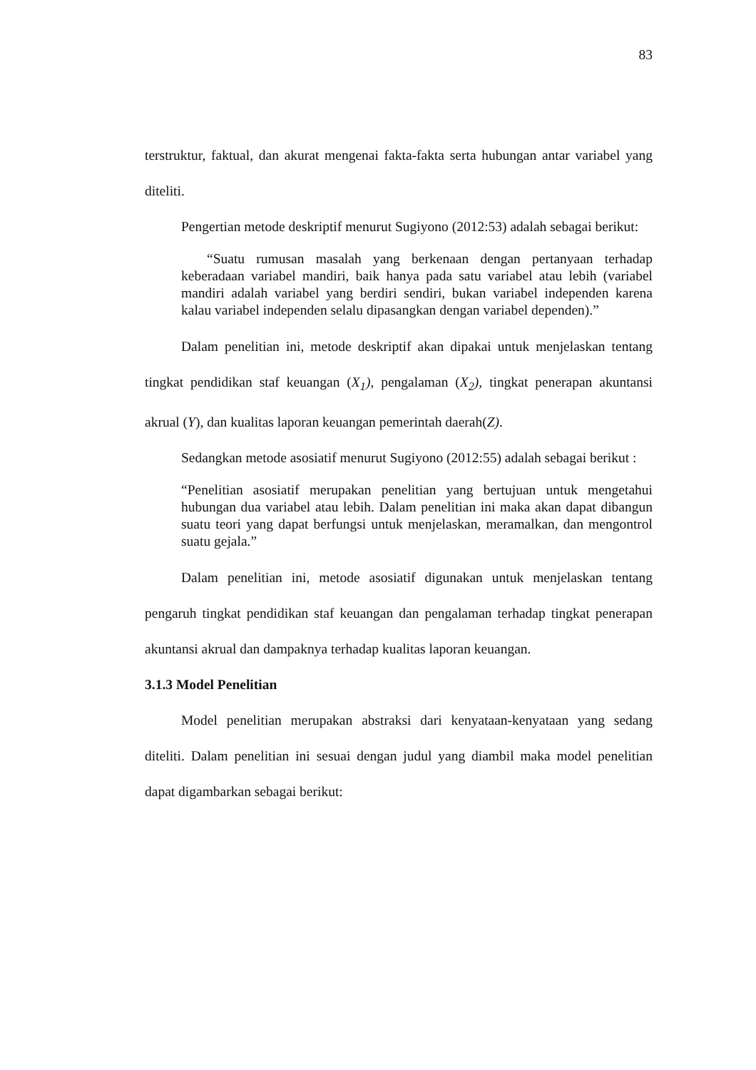83
terstruktur, faktual, dan akurat mengenai fakta-fakta serta hubungan antar variabel yang diteliti.
Pengertian metode deskriptif menurut Sugiyono (2012:53) adalah sebagai berikut:
“Suatu rumusan masalah yang berkenaan dengan pertanyaan terhadap keberadaan variabel mandiri, baik hanya pada satu variabel atau lebih (variabel mandiri adalah variabel yang berdiri sendiri, bukan variabel independen karena kalau variabel independen selalu dipasangkan dengan variabel dependen).”
Dalam penelitian ini, metode deskriptif akan dipakai untuk menjelaskan tentang tingkat pendidikan staf keuangan (X<sub>1</sub>), pengalaman (X<sub>2</sub>), tingkat penerapan akuntansi akrual (Y), dan kualitas laporan keuangan pemerintah daerah(Z).
Sedangkan metode asosiatif menurut Sugiyono (2012:55) adalah sebagai berikut :
“Penelitian asosiatif merupakan penelitian yang bertujuan untuk mengetahui hubungan dua variabel atau lebih. Dalam penelitian ini maka akan dapat dibangun suatu teori yang dapat berfungsi untuk menjelaskan, meramalkan, dan mengontrol suatu gejala.”
Dalam penelitian ini, metode asosiatif digunakan untuk menjelaskan tentang pengaruh tingkat pendidikan staf keuangan dan pengalaman terhadap tingkat penerapan akuntansi akrual dan dampaknya terhadap kualitas laporan keuangan.
3.1.3 Model Penelitian
Model penelitian merupakan abstraksi dari kenyataan-kenyataan yang sedang diteliti. Dalam penelitian ini sesuai dengan judul yang diambil maka model penelitian dapat digambarkan sebagai berikut: